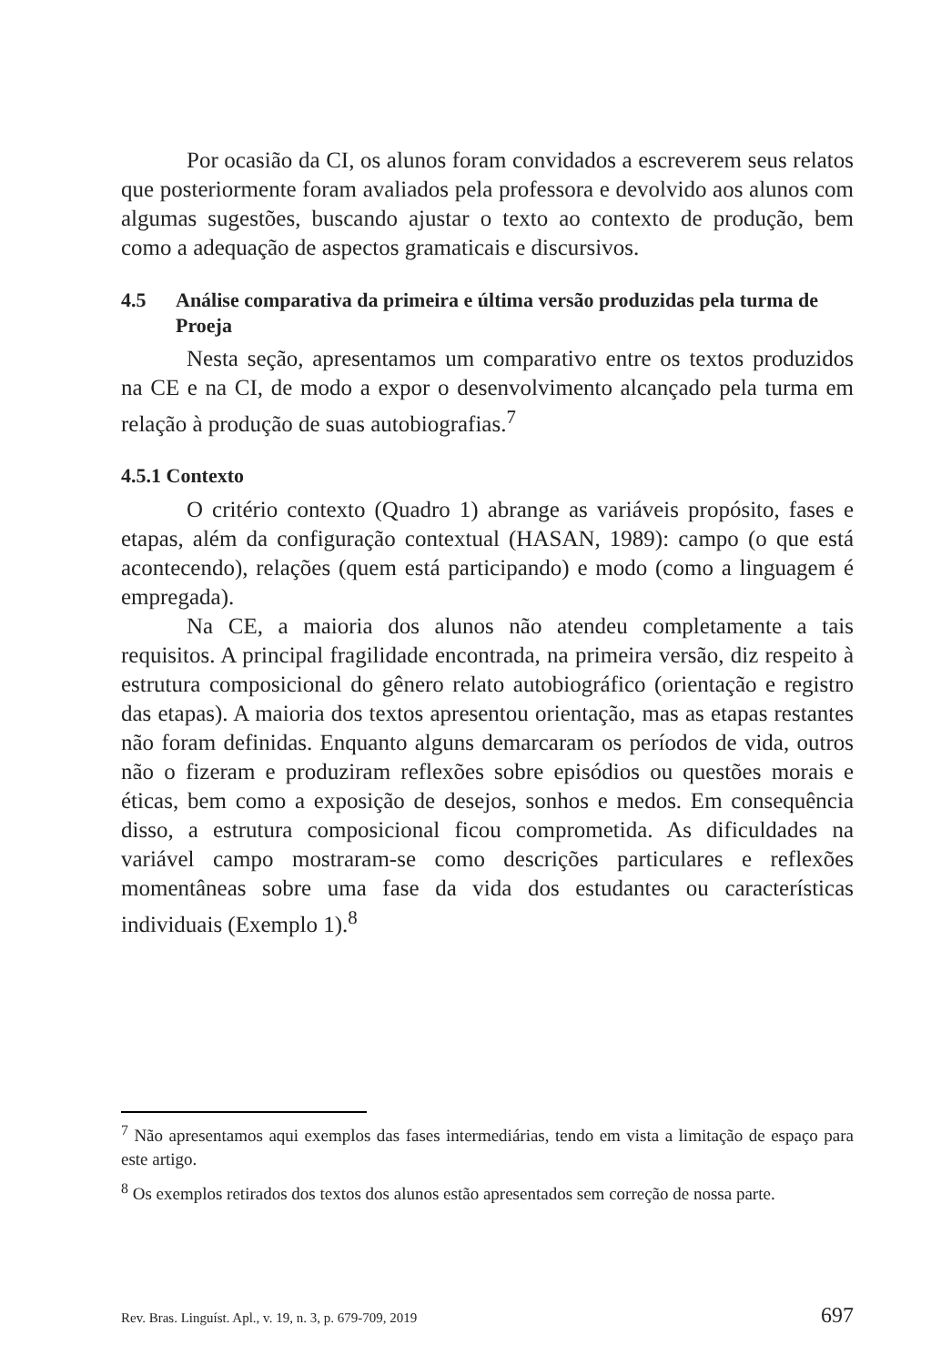Por ocasião da CI, os alunos foram convidados a escreverem seus relatos que posteriormente foram avaliados pela professora e devolvido aos alunos com algumas sugestões, buscando ajustar o texto ao contexto de produção, bem como a adequação de aspectos gramaticais e discursivos.
4.5 Análise comparativa da primeira e última versão produzidas pela turma de Proeja
Nesta seção, apresentamos um comparativo entre os textos produzidos na CE e na CI, de modo a expor o desenvolvimento alcançado pela turma em relação à produção de suas autobiografias.<sup>7</sup>
4.5.1 Contexto
O critério contexto (Quadro 1) abrange as variáveis propósito, fases e etapas, além da configuração contextual (HASAN, 1989): campo (o que está acontecendo), relações (quem está participando) e modo (como a linguagem é empregada).
Na CE, a maioria dos alunos não atendeu completamente a tais requisitos. A principal fragilidade encontrada, na primeira versão, diz respeito à estrutura composicional do gênero relato autobiográfico (orientação e registro das etapas). A maioria dos textos apresentou orientação, mas as etapas restantes não foram definidas. Enquanto alguns demarcaram os períodos de vida, outros não o fizeram e produziram reflexões sobre episódios ou questões morais e éticas, bem como a exposição de desejos, sonhos e medos. Em consequência disso, a estrutura composicional ficou comprometida. As dificuldades na variável campo mostraram-se como descrições particulares e reflexões momentâneas sobre uma fase da vida dos estudantes ou características individuais (Exemplo 1).<sup>8</sup>
<sup>7</sup> Não apresentamos aqui exemplos das fases intermediárias, tendo em vista a limitação de espaço para este artigo.
<sup>8</sup> Os exemplos retirados dos textos dos alunos estão apresentados sem correção de nossa parte.
Rev. Bras. Linguíst. Apl., v. 19, n. 3, p. 679-709, 2019 697